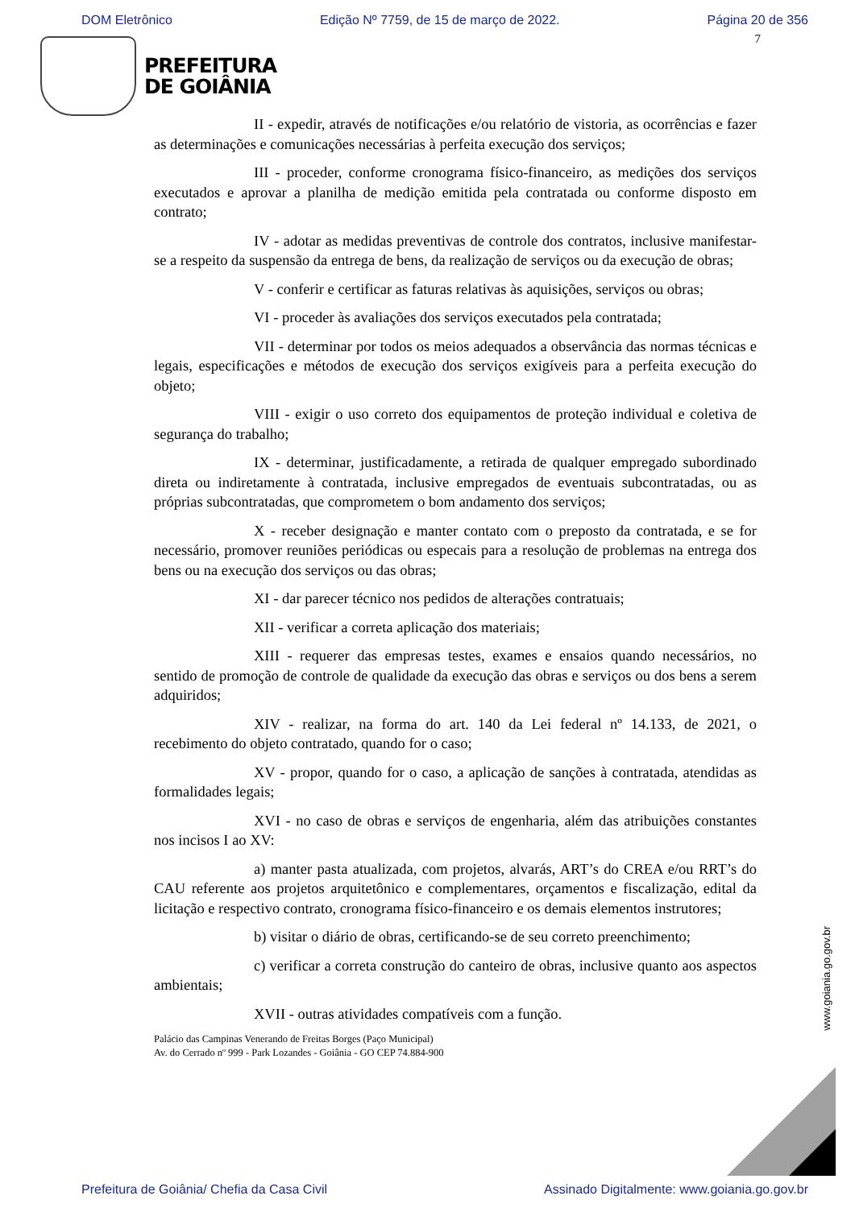DOM Eletrônico Edição Nº 7759, de 15 de março de 2022. Página 20 de 356
7
PREFEITURA
DE GOIÂNIA
II - expedir, através de notificações e/ou relatório de vistoria, as ocorrências e fazer as determinações e comunicações necessárias à perfeita execução dos serviços;
III - proceder, conforme cronograma físico-financeiro, as medições dos serviços executados e aprovar a planilha de medição emitida pela contratada ou conforme disposto em contrato;
IV - adotar as medidas preventivas de controle dos contratos, inclusive manifestar-se a respeito da suspensão da entrega de bens, da realização de serviços ou da execução de obras;
V - conferir e certificar as faturas relativas às aquisições, serviços ou obras;
VI - proceder às avaliações dos serviços executados pela contratada;
VII - determinar por todos os meios adequados a observância das normas técnicas e legais, especificações e métodos de execução dos serviços exigíveis para a perfeita execução do objeto;
VIII - exigir o uso correto dos equipamentos de proteção individual e coletiva de segurança do trabalho;
IX - determinar, justificadamente, a retirada de qualquer empregado subordinado direta ou indiretamente à contratada, inclusive empregados de eventuais subcontratadas, ou as próprias subcontratadas, que comprometem o bom andamento dos serviços;
X - receber designação e manter contato com o preposto da contratada, e se for necessário, promover reuniões periódicas ou especais para a resolução de problemas na entrega dos bens ou na execução dos serviços ou das obras;
XI - dar parecer técnico nos pedidos de alterações contratuais;
XII - verificar a correta aplicação dos materiais;
XIII - requerer das empresas testes, exames e ensaios quando necessários, no sentido de promoção de controle de qualidade da execução das obras e serviços ou dos bens a serem adquiridos;
XIV - realizar, na forma do art. 140 da Lei federal nº 14.133, de 2021, o recebimento do objeto contratado, quando for o caso;
XV - propor, quando for o caso, a aplicação de sanções à contratada, atendidas as formalidades legais;
XVI - no caso de obras e serviços de engenharia, além das atribuições constantes nos incisos I ao XV:
a) manter pasta atualizada, com projetos, alvarás, ART’s do CREA e/ou RRT’s do CAU referente aos projetos arquitetônico e complementares, orçamentos e fiscalização, edital da licitação e respectivo contrato, cronograma físico-financeiro e os demais elementos instrutores;
b) visitar o diário de obras, certificando-se de seu correto preenchimento;
c) verificar a correta construção do canteiro de obras, inclusive quanto aos aspectos ambientais;
XVII - outras atividades compatíveis com a função.
Palácio das Campinas Venerando de Freitas Borges (Paço Municipal)
Av. do Cerrado nº 999 - Park Lozandes - Goiânia - GO CEP 74.884-900
www.goiania.go.gov.br
Prefeitura de Goiânia/ Chefia da Casa Civil Assinado Digitalmente: www.goiania.go.gov.br